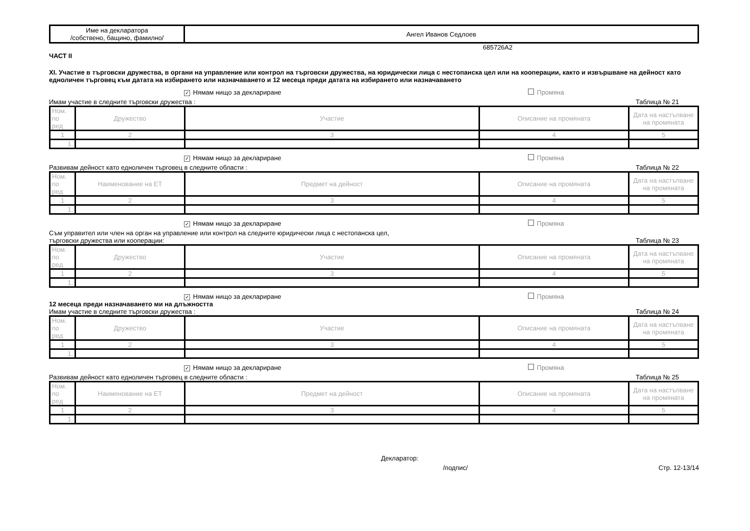| Име на декларатора /собствено, бащино, фамилно/ | Ангел Иванов Седлоев |
685726A2
ЧАСТ II
XI. Участие в търговски дружества, в органи на управление или контрол на търговски дружества, на юридически лица с нестопанска цел или на кооперации, както и извършване на дейност като едноличен търговец към датата на избирането или назначаването и 12 месеца преди датата на избирането или назначаването
✓ Нямам нищо за деклариране Промяна
Имам участие в следните търговски дружества : Таблица № 21
| Ном. по ред | Дружество | Участие | Описание на промяната | Дата на настъпване на промяната |
| 1 | 2 | 3 | 4 | 5 |
| 1. | | | | |
✓ Нямам нищо за деклариране Промяна
Развивам дейност като едноличен търговец в следните области : Таблица № 22
| Ном. по ред | Наименование на ЕТ | Предмет на дейност | Описание на промяната | Дата на настъпване на промяната |
| 1 | 2 | 3 | 4 | 5 |
| 1. | | | | |
✓ Нямам нищо за деклариране Промяна
Съм управител или член на орган на управление или контрол на следните юридически лица с нестопанска цел,
търговски дружества или кооперации: Таблица № 23
| Ном. по ред | Дружество | Участие | Описание на промяната | Дата на настъпване на промяната |
| 1 | 2 | 3 | 4 | 5 |
| 1. | | | | |
✓ Нямам нищо за деклариране Промяна
12 месеца преди назначаването ми на длъжността
Имам участие в следните търговски дружества : Таблица № 24
| Ном. по ред | Дружество | Участие | Описание на промяната | Дата на настъпване на промяната |
| 1 | 2 | 3 | 4 | 5 |
| 1. | | | | |
✓ Нямам нищо за деклариране Промяна
Развивам дейност като едноличен търговец в следните области : Таблица № 25
| Ном. по ред | Наименование на ЕТ | Предмет на дейност | Описание на промяната | Дата на настъпване на промяната |
| 1 | 2 | 3 | 4 | 5 |
| 1. | | | | |
Декларатор:
/подпис/ Стр. 12-13/14